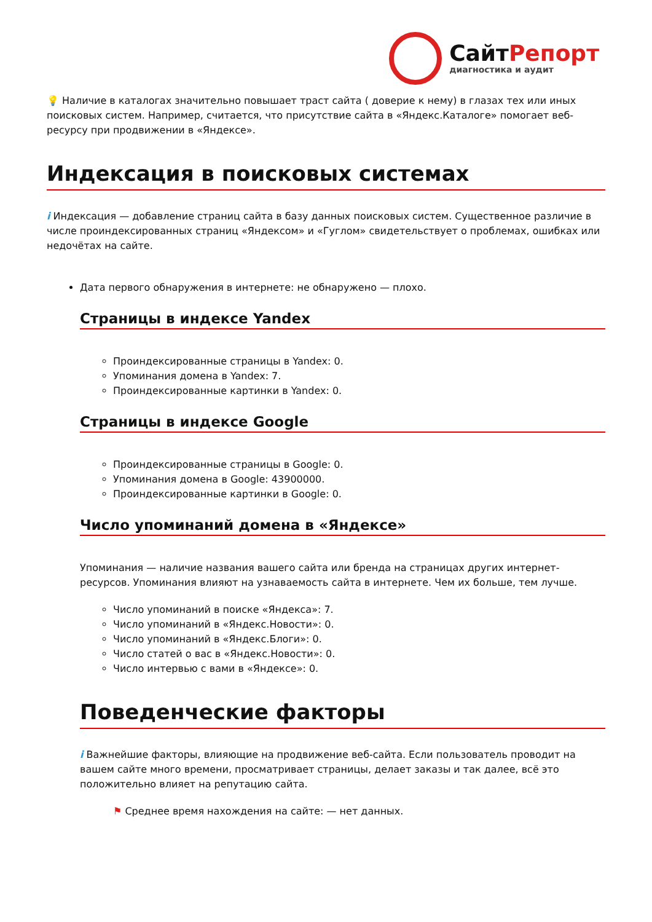СайтРепорт
диагностика и аудит
💡 Наличие в каталогах значительно повышает траст сайта ( доверие к нему) в глазах тех или иных поисковых систем. Например, считается, что присутствие сайта в «Яндекс.Каталоге» помогает веб-ресурсу при продвижении в «Яндексе».
Индексация в поисковых системах
i Индексация — добавление страниц сайта в базу данных поисковых систем. Существенное различие в числе проиндексированных страниц «Яндексом» и «Гуглом» свидетельствует о проблемах, ошибках или недочётах на сайте.
Дата первого обнаружения в интернете: не обнаружено — плохо.
Страницы в индексе Yandex
Проиндексированные страницы в Yandex: 0.
Упоминания домена в Yandex: 7.
Проиндексированные картинки в Yandex: 0.
Страницы в индексе Google
Проиндексированные страницы в Google: 0.
Упоминания домена в Google: 43900000.
Проиндексированные картинки в Google: 0.
Число упоминаний домена в «Яндексе»
Упоминания — наличие названия вашего сайта или бренда на страницах других интернет-ресурсов. Упоминания влияют на узнаваемость сайта в интернете. Чем их больше, тем лучше.
Число упоминаний в поиске «Яндекса»: 7.
Число упоминаний в «Яндекс.Новости»: 0.
Число упоминаний в «Яндекс.Блоги»: 0.
Число статей о вас в «Яндекс.Новости»: 0.
Число интервью с вами в «Яндексе»: 0.
Поведенческие факторы
i Важнейшие факторы, влияющие на продвижение веб-сайта. Если пользователь проводит на вашем сайте много времени, просматривает страницы, делает заказы и так далее, всё это положительно влияет на репутацию сайта.
⚑ Среднее время нахождения на сайте: — нет данных.